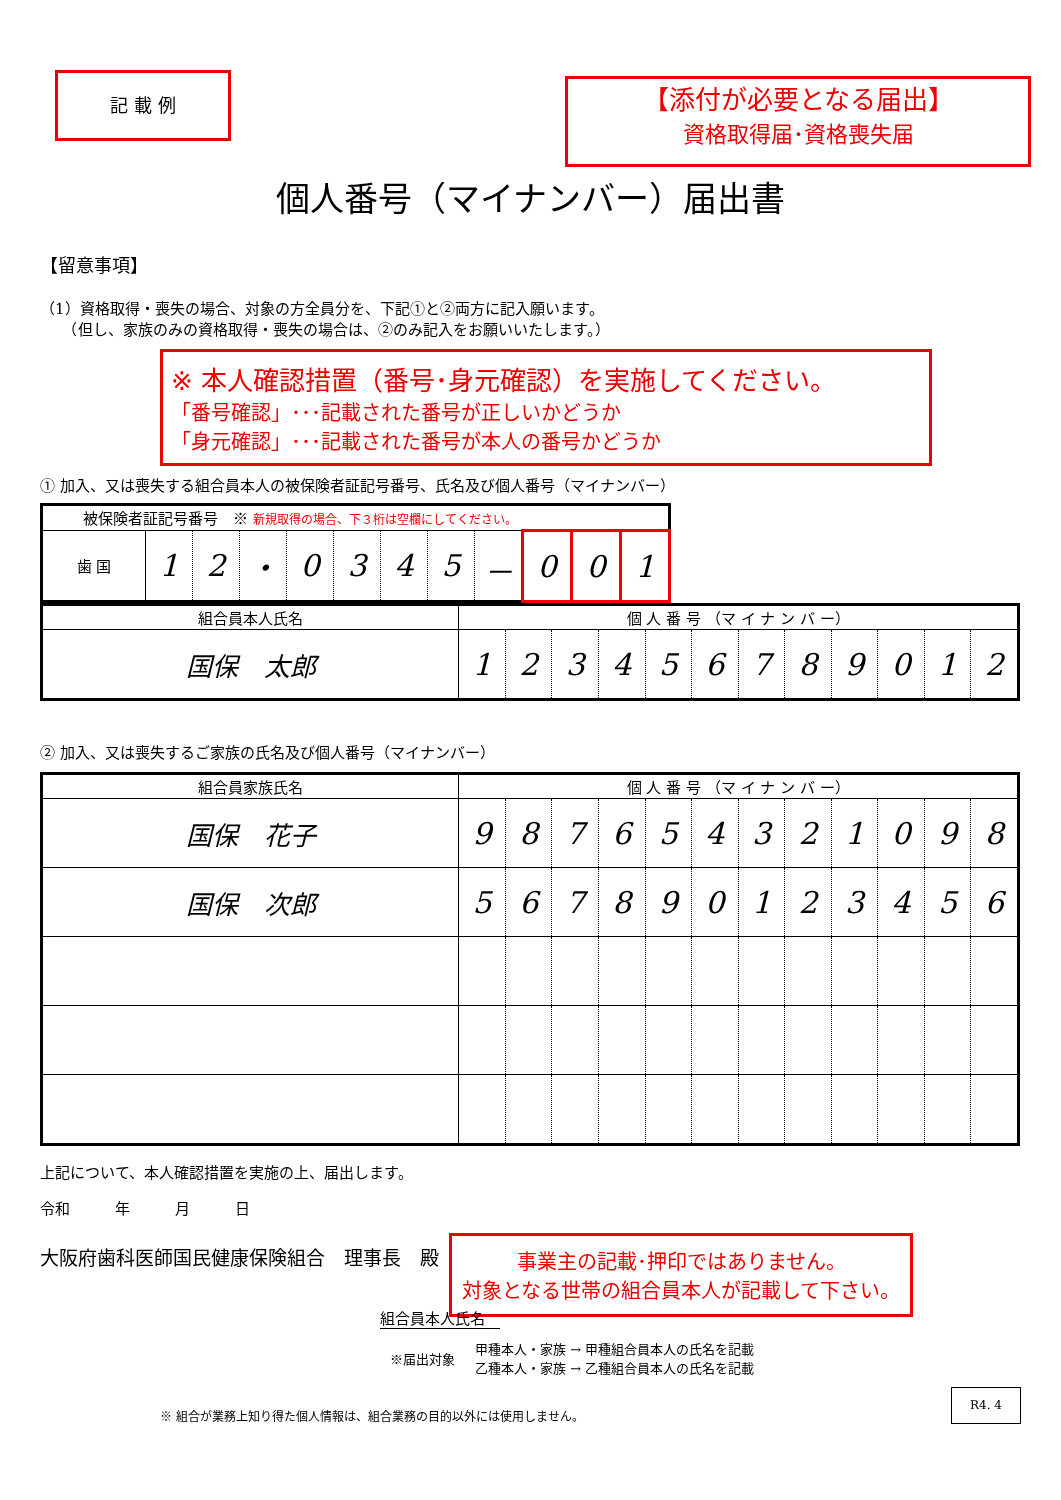記 載 例
【添付が必要となる届出】
資格取得届･資格喪失届
個人番号（マイナンバー）届出書
【留意事項】
（1）資格取得・喪失の場合、対象の方全員分を、下記①と②両方に記入願います。
　　（但し、家族のみの資格取得・喪失の場合は、②のみ記入をお願いいたします。）
※ 本人確認措置（番号･身元確認）を実施してください。
「番号確認」･･･記載された番号が正しいかどうか
「身元確認」･･･記載された番号が本人の番号かどうか
① 加入、又は喪失する組合員本人の被保険者証記号番号、氏名及び個人番号（マイナンバー）
| 被保険者証記号番号 ※ 新規取得の場合、下３桁は空欄にしてください。 | | | | | | | | | | | |
| --- | --- | --- | --- | --- | --- | --- | --- | --- | --- | --- | --- |
| 歯 国 | 1 | 2 | ・ | 0 | 3 | 4 | 5 | － | 0 | 0 | 1 |
| 組合員本人氏名 | 個 人 番 号 （マ イ ナ ン バ ー） | | | | | | | | | | | |
| --- | --- | --- | --- | --- | --- | --- | --- | --- | --- | --- | --- | --- |
| 国保 太郎 | 1 | 2 | 3 | 4 | 5 | 6 | 7 | 8 | 9 | 0 | 1 | 2 |
② 加入、又は喪失するご家族の氏名及び個人番号（マイナンバー）
| 組合員家族氏名 | 個 人 番 号 （マ イ ナ ン バ ー） | | | | | | | | | | | |
| --- | --- | --- | --- | --- | --- | --- | --- | --- | --- | --- | --- | --- |
| 国保 花子 | 9 | 8 | 7 | 6 | 5 | 4 | 3 | 2 | 1 | 0 | 9 | 8 |
| 国保 次郎 | 5 | 6 | 7 | 8 | 9 | 0 | 1 | 2 | 3 | 4 | 5 | 6 |
上記について、本人確認措置を実施の上、届出します。
令和　　　年　　　月　　　日
大阪府歯科医師国民健康保険組合　理事長　殿
事業主の記載･押印ではありません。
対象となる世帯の組合員本人が記載して下さい。
組合員本人氏名
※届出対象 甲種本人・家族 → 甲種組合員本人の氏名を記載
乙種本人・家族 → 乙種組合員本人の氏名を記載
※ 組合が業務上知り得た個人情報は、組合業務の目的以外には使用しません。 R4. 4